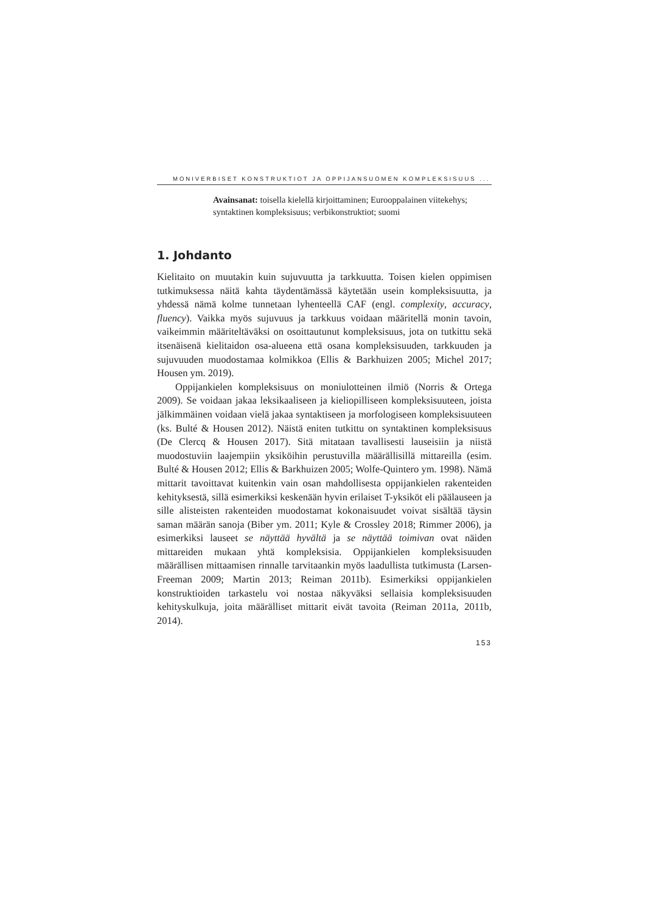MONIVERBISET KONSTRUKTIOT JA OPPIJANSUOMEN KOMPLEKSISUUS ...
Avainsanat: toisella kielellä kirjoittaminen; Eurooppalainen viite­kehys; syntaktinen kompleksisuus; verbikonstruktiot; suomi
1. Johdanto
Kielitaito on muutakin kuin sujuvuutta ja tarkkuutta. Toisen kielen oppimisen tutkimuksessa näitä kahta täydentämässä käytetään usein kompleksisuutta, ja yhdessä nämä kolme tunnetaan lyhenteellä CAF (engl. complexity, accuracy, fluency). Vaikka myös sujuvuus ja tark­kuus voidaan määritellä monin tavoin, vaikeimmin määriteltäväksi on osoittautunut kompleksisuus, jota on tutkittu sekä itsenäisenä kieli­taidon osa-alueena että osana kompleksisuuden, tarkkuuden ja sujuvuu­den muodostamaa kolmikkoa (Ellis & Barkhuizen 2005; Michel 2017; Housen ym. 2019).
Oppijankielen kompleksisuus on moniulotteinen ilmiö (Norris & Ortega 2009). Se voidaan jakaa leksikaaliseen ja kieliopilliseen komp­leksisuuteen, joista jälkimmäinen voidaan vielä jakaa syntaktiseen ja morfologiseen kompleksisuuteen (ks. Bulté & Housen 2012). Näistä eni­ten tutkittu on syntaktinen kompleksisuus (De Clercq & Housen 2017). Sitä mitataan tavallisesti lauseisiin ja niistä muodostuviin laajempiin yksiköihin perustuvilla määrällisillä mittareilla (esim. Bulté & Housen 2012; Ellis & Barkhuizen 2005; Wolfe-Quintero ym. 1998). Nämä mit­tarit tavoittavat kuitenkin vain osan mahdollisesta oppijankielen raken­teiden kehityksestä, sillä esimerkiksi keskenään hyvin erilaiset T-yksiköt eli päälauseen ja sille alisteisten rakenteiden muodostamat kokonaisuu­det voivat sisältää täysin saman määrän sanoja (Biber ym. 2011; Kyle & Crossley 2018; Rimmer 2006), ja esimerkiksi lauseet se näyttää hyvältä ja se näyttää toimivan ovat näiden mittareiden mukaan yhtä komplek­sisia. Oppijankielen kompleksisuuden määrällisen mittaamisen rinnalle tarvitaankin myös laadullista tutkimusta (Larsen-Freeman 2009; Martin 2013; Reiman 2011b). Esimerkiksi oppijankielen konstruktioiden tar­kastelu voi nostaa näkyväksi sellaisia kompleksisuuden kehityskulkuja, joita määrälliset mittarit eivät tavoita (Reiman 2011a, 2011b, 2014).
153